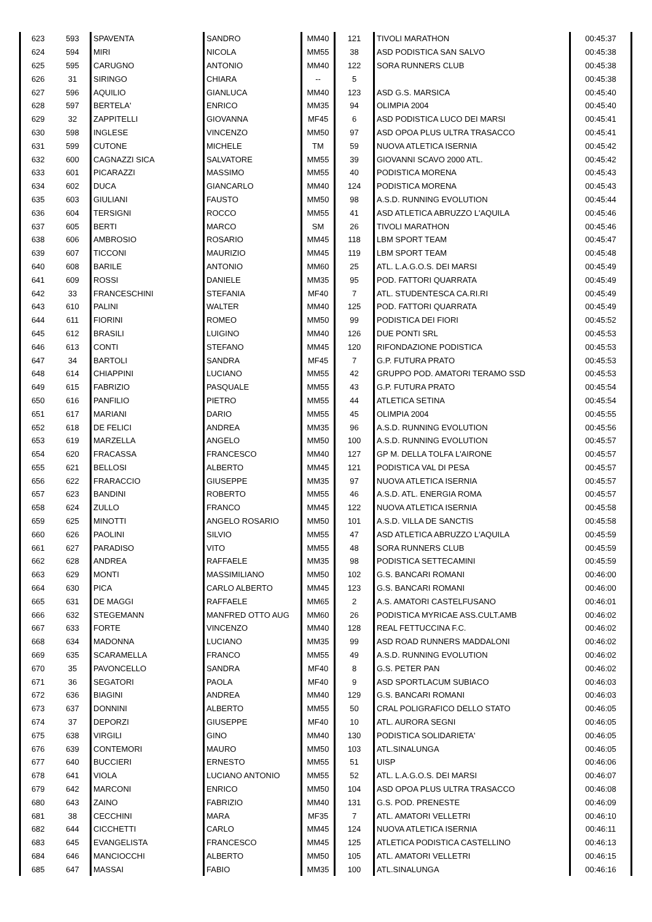| 623 | 593 | SPAVENTA | SANDRO | MM40 | 121 | TIVOLI MARATHON | 00:45:37 |
| 624 | 594 | MIRI | NICOLA | MM55 | 38 | ASD PODISTICA SAN SALVO | 00:45:38 |
| 625 | 595 | CARUGNO | ANTONIO | MM40 | 122 | SORA RUNNERS CLUB | 00:45:38 |
| 626 | 31 | SIRINGO | CHIARA | -- | 5 | | 00:45:38 |
| 627 | 596 | AQUILIO | GIANLUCA | MM40 | 123 | ASD G.S. MARSICA | 00:45:40 |
| 628 | 597 | BERTELA' | ENRICO | MM35 | 94 | OLIMPIA 2004 | 00:45:40 |
| 629 | 32 | ZAPPITELLI | GIOVANNA | MF45 | 6 | ASD PODISTICA LUCO DEI MARSI | 00:45:41 |
| 630 | 598 | INGLESE | VINCENZO | MM50 | 97 | ASD OPOA PLUS ULTRA TRASACCO | 00:45:41 |
| 631 | 599 | CUTONE | MICHELE | TM | 59 | NUOVA ATLETICA ISERNIA | 00:45:42 |
| 632 | 600 | CAGNAZZI SICA | SALVATORE | MM55 | 39 | GIOVANNI SCAVO 2000 ATL. | 00:45:42 |
| 633 | 601 | PICARAZZI | MASSIMO | MM55 | 40 | PODISTICA MORENA | 00:45:43 |
| 634 | 602 | DUCA | GIANCARLO | MM40 | 124 | PODISTICA MORENA | 00:45:43 |
| 635 | 603 | GIULIANI | FAUSTO | MM50 | 98 | A.S.D. RUNNING EVOLUTION | 00:45:44 |
| 636 | 604 | TERSIGNI | ROCCO | MM55 | 41 | ASD ATLETICA ABRUZZO L'AQUILA | 00:45:46 |
| 637 | 605 | BERTI | MARCO | SM | 26 | TIVOLI MARATHON | 00:45:46 |
| 638 | 606 | AMBROSIO | ROSARIO | MM45 | 118 | LBM SPORT TEAM | 00:45:47 |
| 639 | 607 | TICCONI | MAURIZIO | MM45 | 119 | LBM SPORT TEAM | 00:45:48 |
| 640 | 608 | BARILE | ANTONIO | MM60 | 25 | ATL. L.A.G.O.S. DEI MARSI | 00:45:49 |
| 641 | 609 | ROSSI | DANIELE | MM35 | 95 | POD. FATTORI QUARRATA | 00:45:49 |
| 642 | 33 | FRANCESCHINI | STEFANIA | MF40 | 7 | ATL. STUDENTESCA CA.RI.RI | 00:45:49 |
| 643 | 610 | PALINI | WALTER | MM40 | 125 | POD. FATTORI QUARRATA | 00:45:49 |
| 644 | 611 | FIORINI | ROMEO | MM50 | 99 | PODISTICA DEI FIORI | 00:45:52 |
| 645 | 612 | BRASILI | LUIGINO | MM40 | 126 | DUE PONTI SRL | 00:45:53 |
| 646 | 613 | CONTI | STEFANO | MM45 | 120 | RIFONDAZIONE PODISTICA | 00:45:53 |
| 647 | 34 | BARTOLI | SANDRA | MF45 | 7 | G.P. FUTURA PRATO | 00:45:53 |
| 648 | 614 | CHIAPPINI | LUCIANO | MM55 | 42 | GRUPPO POD. AMATORI TERAMO SSD | 00:45:53 |
| 649 | 615 | FABRIZIO | PASQUALE | MM55 | 43 | G.P. FUTURA PRATO | 00:45:54 |
| 650 | 616 | PANFILIO | PIETRO | MM55 | 44 | ATLETICA SETINA | 00:45:54 |
| 651 | 617 | MARIANI | DARIO | MM55 | 45 | OLIMPIA 2004 | 00:45:55 |
| 652 | 618 | DE FELICI | ANDREA | MM35 | 96 | A.S.D. RUNNING EVOLUTION | 00:45:56 |
| 653 | 619 | MARZELLA | ANGELO | MM50 | 100 | A.S.D. RUNNING EVOLUTION | 00:45:57 |
| 654 | 620 | FRACASSA | FRANCESCO | MM40 | 127 | GP M. DELLA TOLFA L'AIRONE | 00:45:57 |
| 655 | 621 | BELLOSI | ALBERTO | MM45 | 121 | PODISTICA VAL DI PESA | 00:45:57 |
| 656 | 622 | FRARACCIO | GIUSEPPE | MM35 | 97 | NUOVA ATLETICA ISERNIA | 00:45:57 |
| 657 | 623 | BANDINI | ROBERTO | MM55 | 46 | A.S.D. ATL. ENERGIA ROMA | 00:45:57 |
| 658 | 624 | ZULLO | FRANCO | MM45 | 122 | NUOVA ATLETICA ISERNIA | 00:45:58 |
| 659 | 625 | MINOTTI | ANGELO ROSARIO | MM50 | 101 | A.S.D. VILLA DE SANCTIS | 00:45:58 |
| 660 | 626 | PAOLINI | SILVIO | MM55 | 47 | ASD ATLETICA ABRUZZO L'AQUILA | 00:45:59 |
| 661 | 627 | PARADISO | VITO | MM55 | 48 | SORA RUNNERS CLUB | 00:45:59 |
| 662 | 628 | ANDREA | RAFFAELE | MM35 | 98 | PODISTICA SETTECAMINI | 00:45:59 |
| 663 | 629 | MONTI | MASSIMILIANO | MM50 | 102 | G.S. BANCARI ROMANI | 00:46:00 |
| 664 | 630 | PICA | CARLO ALBERTO | MM45 | 123 | G.S. BANCARI ROMANI | 00:46:00 |
| 665 | 631 | DE MAGGI | RAFFAELE | MM65 | 2 | A.S. AMATORI CASTELFUSANO | 00:46:01 |
| 666 | 632 | STEGEMANN | MANFRED OTTO AUG | MM60 | 26 | PODISTICA MYRICAE ASS.CULT.AMB | 00:46:02 |
| 667 | 633 | FORTE | VINCENZO | MM40 | 128 | REAL FETTUCCINA F.C. | 00:46:02 |
| 668 | 634 | MADONNA | LUCIANO | MM35 | 99 | ASD ROAD RUNNERS MADDALONI | 00:46:02 |
| 669 | 635 | SCARAMELLA | FRANCO | MM55 | 49 | A.S.D. RUNNING EVOLUTION | 00:46:02 |
| 670 | 35 | PAVONCELLO | SANDRA | MF40 | 8 | G.S. PETER PAN | 00:46:02 |
| 671 | 36 | SEGATORI | PAOLA | MF40 | 9 | ASD SPORTLACUM SUBIACO | 00:46:03 |
| 672 | 636 | BIAGINI | ANDREA | MM40 | 129 | G.S. BANCARI ROMANI | 00:46:03 |
| 673 | 637 | DONNINI | ALBERTO | MM55 | 50 | CRAL POLIGRAFICO DELLO STATO | 00:46:05 |
| 674 | 37 | DEPORZI | GIUSEPPE | MF40 | 10 | ATL. AURORA SEGNI | 00:46:05 |
| 675 | 638 | VIRGILI | GINO | MM40 | 130 | PODISTICA SOLIDARIETA' | 00:46:05 |
| 676 | 639 | CONTEMORI | MAURO | MM50 | 103 | ATL.SINALUNGA | 00:46:05 |
| 677 | 640 | BUCCIERI | ERNESTO | MM55 | 51 | UISP | 00:46:06 |
| 678 | 641 | VIOLA | LUCIANO ANTONIO | MM55 | 52 | ATL. L.A.G.O.S. DEI MARSI | 00:46:07 |
| 679 | 642 | MARCONI | ENRICO | MM50 | 104 | ASD OPOA PLUS ULTRA TRASACCO | 00:46:08 |
| 680 | 643 | ZAINO | FABRIZIO | MM40 | 131 | G.S. POD. PRENESTE | 00:46:09 |
| 681 | 38 | CECCHINI | MARA | MF35 | 7 | ATL. AMATORI VELLETRI | 00:46:10 |
| 682 | 644 | CICCHETTI | CARLO | MM45 | 124 | NUOVA ATLETICA ISERNIA | 00:46:11 |
| 683 | 645 | EVANGELISTA | FRANCESCO | MM45 | 125 | ATLETICA PODISTICA CASTELLINO | 00:46:13 |
| 684 | 646 | MANCIOCCHI | ALBERTO | MM50 | 105 | ATL. AMATORI VELLETRI | 00:46:15 |
| 685 | 647 | MASSAI | FABIO | MM35 | 100 | ATL.SINALUNGA | 00:46:16 |